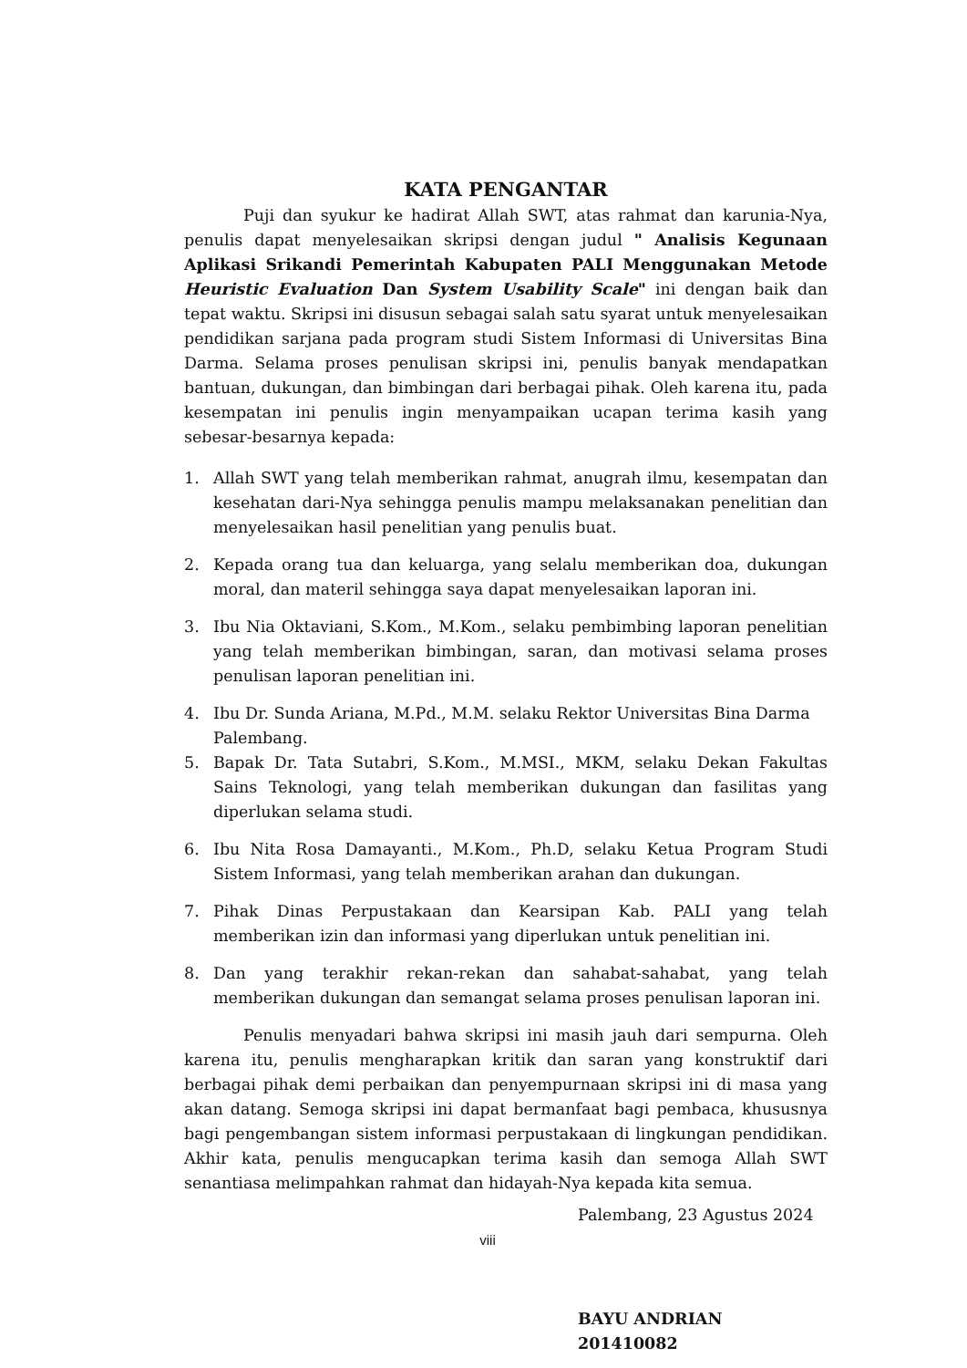KATA PENGANTAR
Puji dan syukur ke hadirat Allah SWT, atas rahmat dan karunia-Nya, penulis dapat menyelesaikan skripsi dengan judul " Analisis Kegunaan Aplikasi Srikandi Pemerintah Kabupaten PALI Menggunakan Metode Heuristic Evaluation Dan System Usability Scale" ini dengan baik dan tepat waktu. Skripsi ini disusun sebagai salah satu syarat untuk menyelesaikan pendidikan sarjana pada program studi Sistem Informasi di Universitas Bina Darma. Selama proses penulisan skripsi ini, penulis banyak mendapatkan bantuan, dukungan, dan bimbingan dari berbagai pihak. Oleh karena itu, pada kesempatan ini penulis ingin menyampaikan ucapan terima kasih yang sebesar-besarnya kepada:
1. Allah SWT yang telah memberikan rahmat, anugrah ilmu, kesempatan dan kesehatan dari-Nya sehingga penulis mampu melaksanakan penelitian dan menyelesaikan hasil penelitian yang penulis buat.
2. Kepada orang tua dan keluarga, yang selalu memberikan doa, dukungan moral, dan materil sehingga saya dapat menyelesaikan laporan ini.
3. Ibu Nia Oktaviani, S.Kom., M.Kom., selaku pembimbing laporan penelitian yang telah memberikan bimbingan, saran, dan motivasi selama proses penulisan laporan penelitian ini.
4. Ibu Dr. Sunda Ariana, M.Pd., M.M. selaku Rektor Universitas Bina Darma Palembang.
5. Bapak Dr. Tata Sutabri, S.Kom., M.MSI., MKM, selaku Dekan Fakultas Sains Teknologi, yang telah memberikan dukungan dan fasilitas yang diperlukan selama studi.
6. Ibu Nita Rosa Damayanti., M.Kom., Ph.D, selaku Ketua Program Studi Sistem Informasi, yang telah memberikan arahan dan dukungan.
7. Pihak Dinas Perpustakaan dan Kearsipan Kab. PALI yang telah memberikan izin dan informasi yang diperlukan untuk penelitian ini.
8. Dan yang terakhir rekan-rekan dan sahabat-sahabat, yang telah memberikan dukungan dan semangat selama proses penulisan laporan ini.
Penulis menyadari bahwa skripsi ini masih jauh dari sempurna. Oleh karena itu, penulis mengharapkan kritik dan saran yang konstruktif dari berbagai pihak demi perbaikan dan penyempurnaan skripsi ini di masa yang akan datang. Semoga skripsi ini dapat bermanfaat bagi pembaca, khususnya bagi pengembangan sistem informasi perpustakaan di lingkungan pendidikan. Akhir kata, penulis mengucapkan terima kasih dan semoga Allah SWT senantiasa melimpahkan rahmat dan hidayah-Nya kepada kita semua.
Palembang, 23 Agustus 2024
viii
BAYU ANDRIAN
201410082